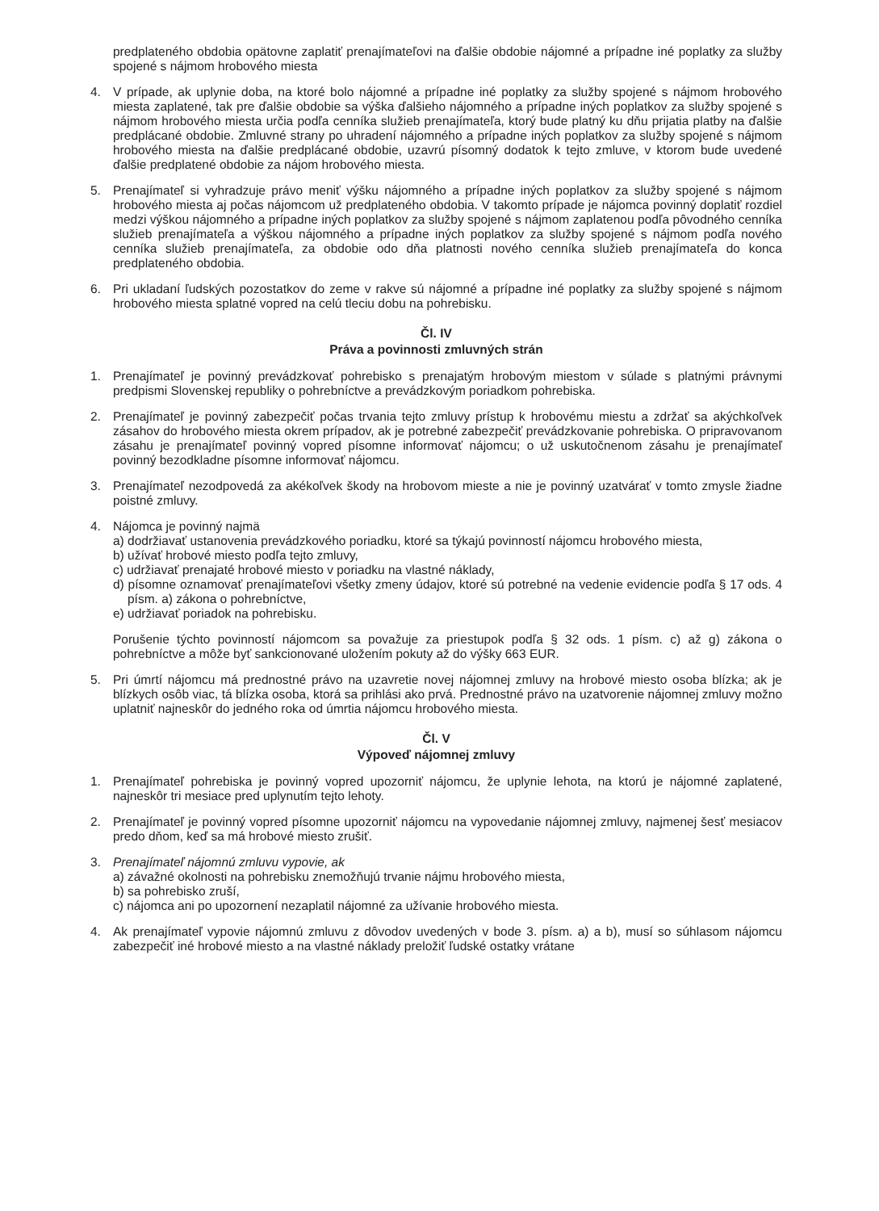predplateného obdobia opätovne zaplatiť prenajímateľovi na ďalšie obdobie nájomné a prípadne iné poplatky za služby spojené s nájmom hrobového miesta
4. V prípade, ak uplynie doba, na ktoré bolo nájomné a prípadne iné poplatky za služby spojené s nájmom hrobového miesta zaplatené, tak pre ďalšie obdobie sa výška ďalšieho nájomného a prípadne iných poplatkov za služby spojené s nájmom hrobového miesta určia podľa cenníka služieb prenajímateľa, ktorý bude platný ku dňu prijatia platby na ďalšie predplácané obdobie. Zmluvné strany po uhradení nájomného a prípadne iných poplatkov za služby spojené s nájmom hrobového miesta na ďalšie predplácané obdobie, uzavrú písomný dodatok k tejto zmluve, v ktorom bude uvedené ďalšie predplatené obdobie za nájom hrobového miesta.
5. Prenajímateľ si vyhradzuje právo meniť výšku nájomného a prípadne iných poplatkov za služby spojené s nájmom hrobového miesta aj počas nájomcom už predplateného obdobia. V takomto prípade je nájomca povinný doplatiť rozdiel medzi výškou nájomného a prípadne iných poplatkov za služby spojené s nájmom zaplatenou podľa pôvodného cenníka služieb prenajímateľa a výškou nájomného a prípadne iných poplatkov za služby spojené s nájmom podľa nového cenníka služieb prenajímateľa, za obdobie odo dňa platnosti nového cenníka služieb prenajímateľa do konca predplateného obdobia.
6. Pri ukladaní ľudských pozostatkov do zeme v rakve sú nájomné a prípadne iné poplatky za služby spojené s nájmom hrobového miesta splatné vopred na celú tleciu dobu na pohrebisku.
Čl. IV
Práva a povinnosti zmluvných strán
1. Prenajímateľ je povinný prevádzkovať pohrebisko s prenajatým hrobovým miestom v súlade s platnými právnymi predpismi Slovenskej republiky o pohrebníctve a prevádzkovým poriadkom pohrebiska.
2. Prenajímateľ je povinný zabezpečiť počas trvania tejto zmluvy prístup k hrobovému miestu a zdržať sa akýchkoľvek zásahov do hrobového miesta okrem prípadov, ak je potrebné zabezpečiť prevádzkovanie pohrebiska. O pripravovanom zásahu je prenajímateľ povinný vopred písomne informovať nájomcu; o už uskutočnenom zásahu je prenajímateľ povinný bezodkladne písomne informovať nájomcu.
3. Prenajímateľ nezodpovedá za akékoľvek škody na hrobovom mieste a nie je povinný uzatvárať v tomto zmysle žiadne poistné zmluvy.
4. Nájomca je povinný najmä
a) dodržiavať ustanovenia prevádzkového poriadku, ktoré sa týkajú povinností nájomcu hrobového miesta,
b) užívať hrobové miesto podľa tejto zmluvy,
c) udržiavať prenajaté hrobové miesto v poriadku na vlastné náklady,
d) písomne oznamovať prenajímateľovi všetky zmeny údajov, ktoré sú potrebné na vedenie evidencie podľa § 17 ods. 4 písm. a) zákona o pohrebníctve,
e) udržiavať poriadok na pohrebisku.
Porušenie týchto povinností nájomcom sa považuje za priestupok podľa § 32 ods. 1 písm. c) až g) zákona o pohrebníctve a môže byť sankcionované uložením pokuty až do výšky 663 EUR.
5. Pri úmrtí nájomcu má prednostné právo na uzavretie novej nájomnej zmluvy na hrobové miesto osoba blízka; ak je blízkych osôb viac, tá blízka osoba, ktorá sa prihlási ako prvá. Prednostné právo na uzatvorenie nájomnej zmluvy možno uplatniť najneskôr do jedného roka od úmrtia nájomcu hrobového miesta.
Čl. V
Výpoveď nájomnej zmluvy
1. Prenajímateľ pohrebiska je povinný vopred upozorniť nájomcu, že uplynie lehota, na ktorú je nájomné zaplatené, najneskôr tri mesiace pred uplynutím tejto lehoty.
2. Prenajímateľ je povinný vopred písomne upozorniť nájomcu na vypovedanie nájomnej zmluvy, najmenej šesť mesiacov predo dňom, keď sa má hrobové miesto zrušiť.
3. Prenajímateľ nájomnú zmluvu vypovie, ak
a) závažné okolnosti na pohrebisku znemožňujú trvanie nájmu hrobového miesta,
b) sa pohrebisko zruší,
c) nájomca ani po upozornení nezaplatil nájomné za užívanie hrobového miesta.
4. Ak prenajímateľ vypovie nájomnú zmluvu z dôvodov uvedených v bode 3. písm. a) a b), musí so súhlasom nájomcu zabezpečiť iné hrobové miesto a na vlastné náklady preložiť ľudské ostatky vrátane